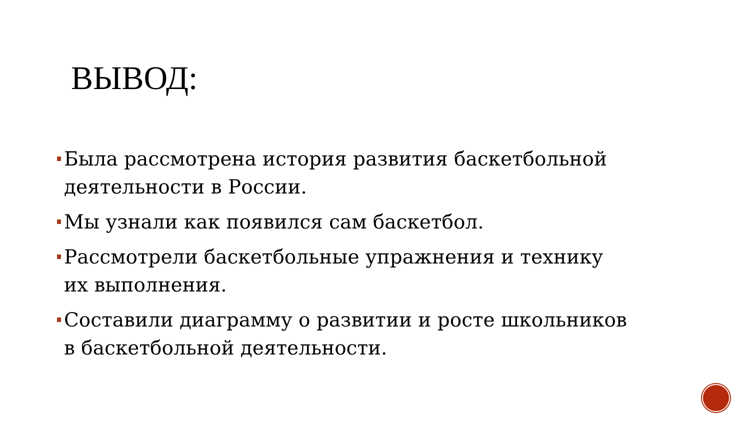ВЫВОД:
Была рассмотрена история развития баскетбольной деятельности в России.
Мы узнали как появился сам баскетбол.
Рассмотрели баскетбольные упражнения и технику их выполнения.
Составили диаграмму о развитии и росте школьников в баскетбольной деятельности.